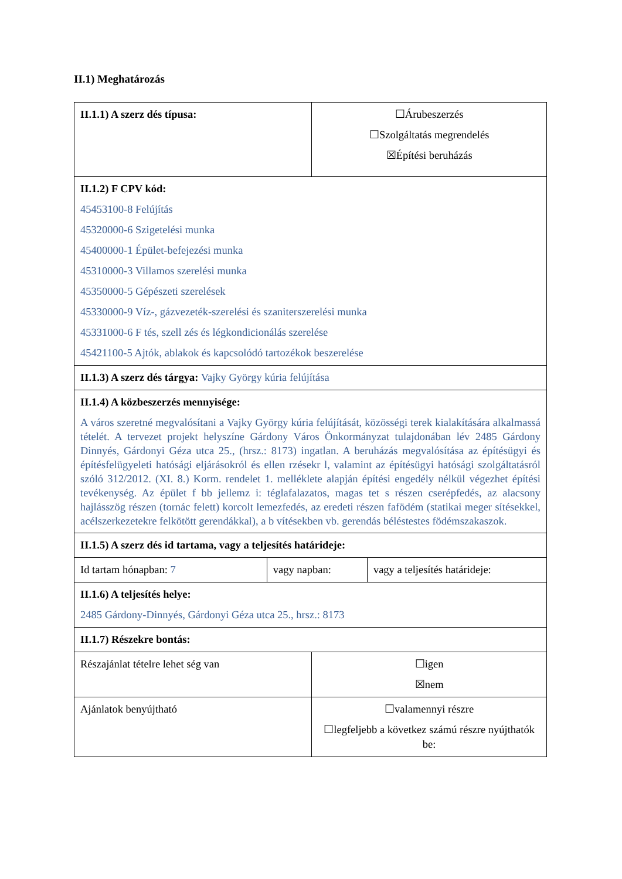II.1) Meghatározás
| II.1.1) A szerz dés típusa: | | ☐Árubeszerzés ☐Szolgáltatás megrendelés ☒Építési beruházás | |
| II.1.2) F CPV kód: 45453100-8 Felújítás 45320000-6 Szigetelési munka 45400000-1 Épület-befejezési munka 45310000-3 Villamos szerelési munka 45350000-5 Gépészeti szerelések 45330000-9 Víz-, gázvezeték-szerelési és szaniterszerelési munka 45331000-6 F tés, szell zés és légkondicionálás szerelése 45421100-5 Ajtók, ablakok és kapcsolódó tartozékok beszerelése | | | |
| II.1.3) A szerz dés tárgya: Vajky György kúria felújítása | | | |
| II.1.4) A közbeszerzés mennyisége: A város szeretné megvalósítani a Vajky György kúria felújítását, közösségi terek kialakítására alkalmassá tételét. A tervezet projekt helyszíne Gárdony Város Önkormányzat tulajdonában lév 2485 Gárdony Dinnyés, Gárdonyi Géza utca 25., (hrsz.: 8173) ingatlan. A beruházás megvalósítása az építésügyi és építésfelügyeleti hatósági eljárásokról és ellen rzésekr l, valamint az építésügyi hatósági szolgáltatásról szóló 312/2012. (XI. 8.) Korm. rendelet 1. melléklete alapján építési engedély nélkül végezhet építési tevékenység. Az épület f bb jellemz i: téglafalazatos, magas tet s részen cserépfedés, az alacsony hajlásszög részen (tornác felett) korcolt lemezfedés, az eredeti részen fafödém (statikai meger sítésekkel, acélszerkezetekre felkötött gerendákkal), a b vítésekben vb. gerendás béléstestes födémszakaszok. | | | |
| II.1.5) A szerz dés id tartama, vagy a teljesítés határideje: | | | |
| Id tartam hónapban: 7 | vagy napban: | | vagy a teljesítés határideje: |
| II.1.6) A teljesítés helye: 2485 Gárdony-Dinnyés, Gárdonyi Géza utca 25., hrsz.: 8173 | | | |
| II.1.7) Részekre bontás: | | | |
| Részajánlat tételre lehet ség van | | ☐igen ☒nem | |
| Ajánlatok benyújtható | | ☐valamennyi részre ☐legfeljebb a következ számú részre nyújthatók be: | |